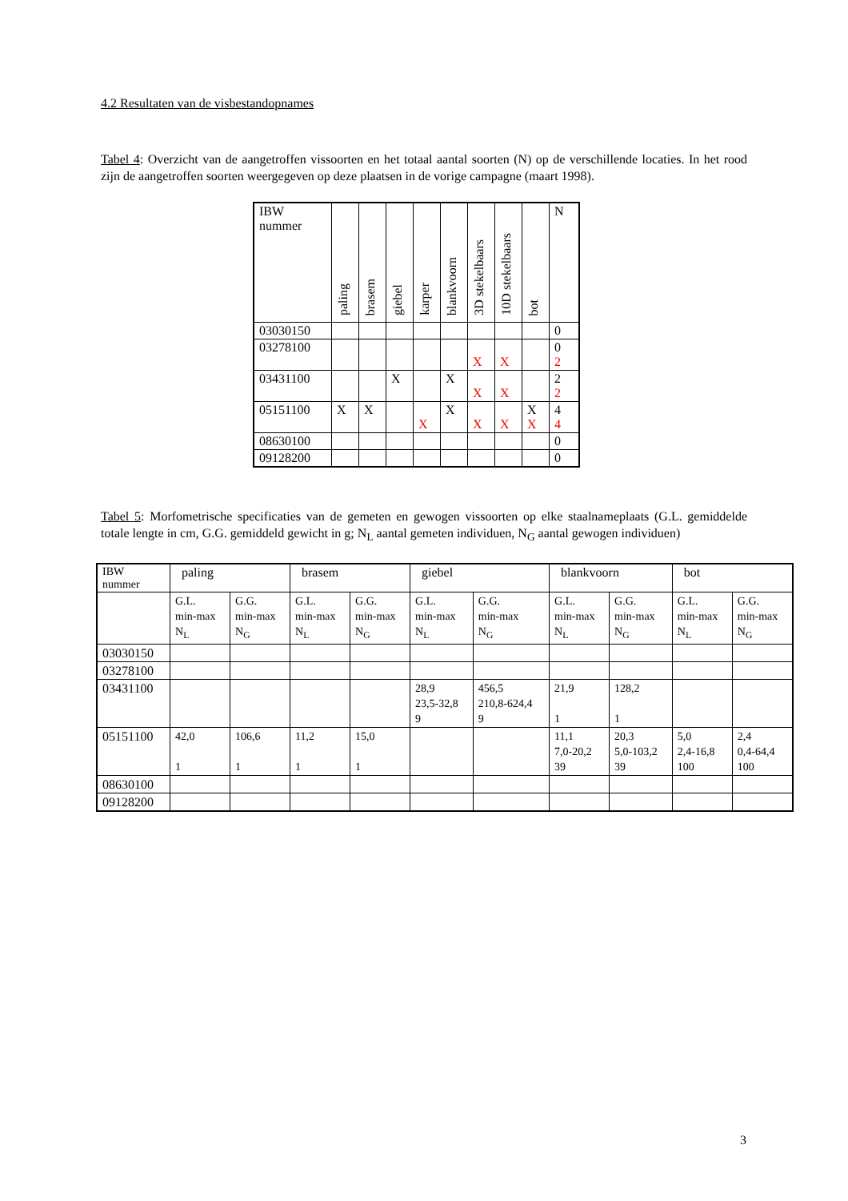4.2 Resultaten van de visbestandopnames
Tabel 4: Overzicht van de aangetroffen vissoorten en het totaal aantal soorten (N) op de verschillende locaties. In het rood zijn de aangetroffen soorten weergegeven op deze plaatsen in de vorige campagne (maart 1998).
| IBW nummer | paling | brasem | giebel | karper | blankvoorn | 3D stekelbaars | 10D stekelbaars | bot | N |
| --- | --- | --- | --- | --- | --- | --- | --- | --- | --- |
| 03030150 | | | | | | | | | 0 |
| 03278100 | | | | | | X | X | | 0 2 |
| 03431100 | | | X | | X | X | X | | 2 2 |
| 05151100 | X | X | | X | X | X | X | X X | 4 4 |
| 08630100 | | | | | | | | | 0 |
| 09128200 | | | | | | | | | 0 |
Tabel 5: Morfometrische specificaties van de gemeten en gewogen vissoorten op elke staalnameplaats (G.L. gemiddelde totale lengte in cm, G.G. gemiddeld gewicht in g; N<sub>L</sub> aantal gemeten individuen, N<sub>G</sub> aantal gewogen individuen)
| IBW nummer | paling | | brasem | | giebel | | blankvoorn | | bot | |
| --- | --- | --- | --- | --- | --- | --- | --- | --- | --- | --- |
| | G.L. min-max N<sub>L</sub> | G.G. min-max N<sub>G</sub> | G.L. min-max N<sub>L</sub> | G.G. min-max N<sub>G</sub> | G.L. min-max N<sub>L</sub> | G.G. min-max N<sub>G</sub> | G.L. min-max N<sub>L</sub> | G.G. min-max N<sub>G</sub> | G.L. min-max N<sub>L</sub> | G.G. min-max N<sub>G</sub> |
| 03030150 | | | | | | | | | | |
| 03278100 | | | | | | | | | | |
| 03431100 | | | | | 28,9 23,5-32,8 9 | 456,5 210,8-624,4 9 | 21,9 1 | 128,2 1 | | |
| 05151100 | 42,0 1 | 106,6 1 | 11,2 1 | 15,0 1 | | | 11,1 7,0-20,2 39 | 20,3 5,0-103,2 39 | 5,0 2,4-16,8 100 | 2,4 0,4-64,4 100 |
| 08630100 | | | | | | | | | | |
| 09128200 | | | | | | | | | | |
3